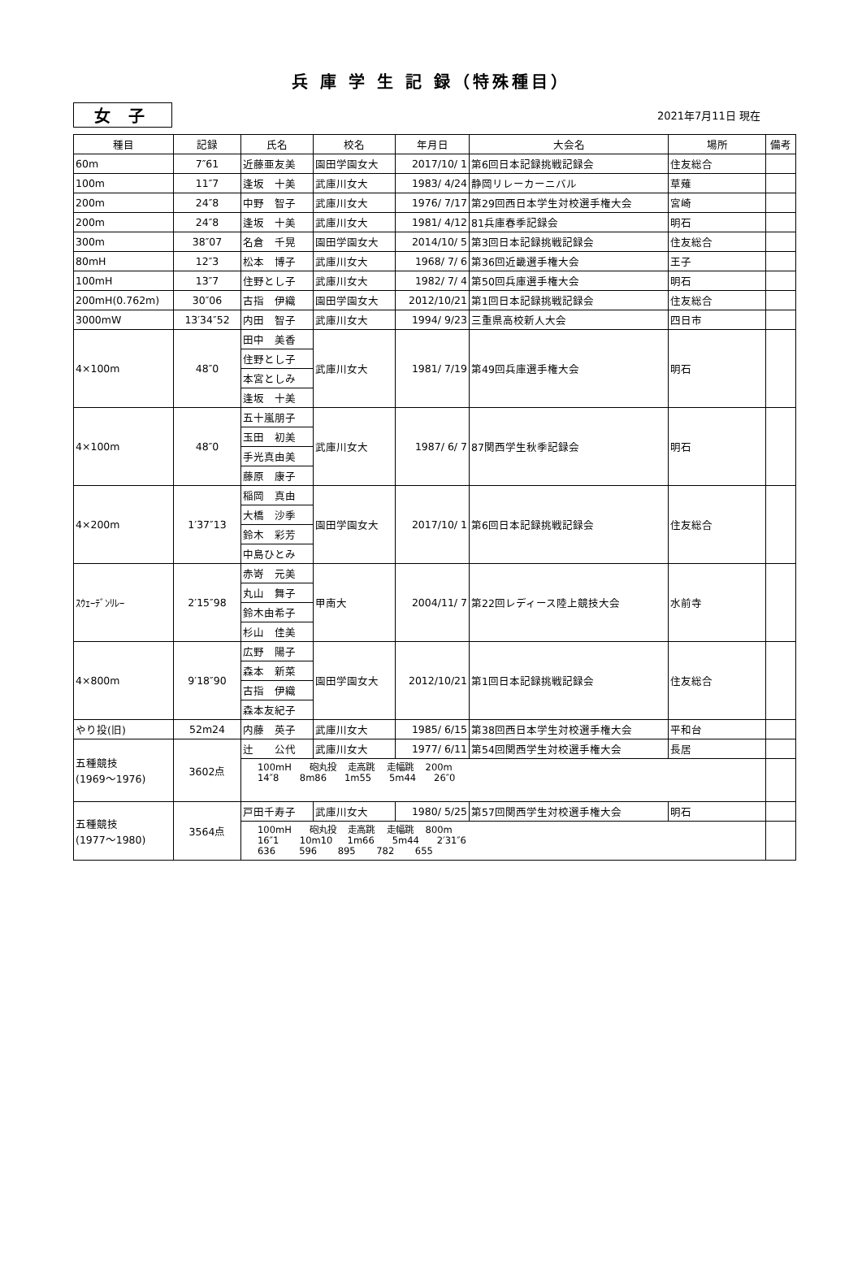兵 庫 学 生 記 録（特殊種目）
女 子
2021年7月11日 現在
| 種目 | 記録 | 氏名 | 校名 | 年月日 | 大会名 | 場所 | 備考 |
| --- | --- | --- | --- | --- | --- | --- | --- |
| 60m | 7″61 | 近藤亜友美 | 園田学園女大 | 2017/10/ 1 | 第6回日本記録挑戦記録会 | 住友総合 | |
| 100m | 11″7 | 逢坂 十美 | 武庫川女大 | 1983/ 4/24 | 静岡リレーカーニバル | 草薙 | |
| 200m | 24″8 | 中野 智子 | 武庫川女大 | 1976/ 7/17 | 第29回西日本学生対校選手権大会 | 宮崎 | |
| 200m | 24″8 | 逢坂 十美 | 武庫川女大 | 1981/ 4/12 | 81兵庫春季記録会 | 明石 | |
| 300m | 38″07 | 名倉 千晃 | 園田学園女大 | 2014/10/ 5 | 第3回日本記録挑戦記録会 | 住友総合 | |
| 80mH | 12″3 | 松本 博子 | 武庫川女大 | 1968/ 7/ 6 | 第36回近畿選手権大会 | 王子 | |
| 100mH | 13″7 | 住野とし子 | 武庫川女大 | 1982/ 7/ 4 | 第50回兵庫選手権大会 | 明石 | |
| 200mH(0.762m) | 30″06 | 古指 伊織 | 園田学園女大 | 2012/10/21 | 第1回日本記録挑戦記録会 | 住友総合 | |
| 3000mW | 13′34″52 | 内田 智子 | 武庫川女大 | 1994/ 9/23 | 三重県高校新人大会 | 四日市 | |
| 4×100m | 48″0 | 田中 美香 | 武庫川女大 | 1981/ 7/19 | 第49回兵庫選手権大会 | 明石 | |
| | | 住野とし子 | | | | | |
| | | 本宮としみ | | | | | |
| | | 逢坂 十美 | | | | | |
| 4×100m | 48″0 | 五十嵐朋子 | 武庫川女大 | 1987/ 6/ 7 | 87関西学生秋季記録会 | 明石 | |
| | | 玉田 初美 | | | | | |
| | | 手光真由美 | | | | | |
| | | 藤原 康子 | | | | | |
| 4×200m | 1′37″13 | 稲岡 真由 | 園田学園女大 | 2017/10/ 1 | 第6回日本記録挑戦記録会 | 住友総合 | |
| | | 大橋 沙季 | | | | | |
| | | 鈴木 彩芳 | | | | | |
| | | 中島ひとみ | | | | | |
| ｽｳｪｰﾃﾞﾝﾘﾚｰ | 2′15″98 | 赤嵜 元美 | 甲南大 | 2004/11/ 7 | 第22回レディース陸上競技大会 | 水前寺 | |
| | | 丸山 舞子 | | | | | |
| | | 鈴木由希子 | | | | | |
| | | 杉山 佳美 | | | | | |
| 4×800m | 9′18″90 | 広野 陽子 | 園田学園女大 | 2012/10/21 | 第1回日本記録挑戦記録会 | 住友総合 | |
| | | 森本 新菜 | | | | | |
| | | 古指 伊織 | | | | | |
| | | 森本友紀子 | | | | | |
| やり投(旧) | 52m24 | 内藤 英子 | 武庫川女大 | 1985/ 6/15 | 第38回西日本学生対校選手権大会 | 平和台 | |
| 五種競技 (1969～1976) | 3602点 | 辻 公代 | 武庫川女大 | 1977/ 6/11 | 第54回関西学生対校選手権大会 | 長居 | |
| | | 100mH 砲丸投 走高跳 走幅跳 200m 14″8 8m86 1m55 5m44 26″0 | | | | | |
| 五種競技 (1977～1980) | 3564点 | 戸田千寿子 | 武庫川女大 | 1980/ 5/25 | 第57回関西学生対校選手権大会 | 明石 | |
| | | 100mH 砲丸投 走高跳 走幅跳 800m 16″1 10m10 1m66 5m44 2′31″6 636 596 895 782 655 | | | | | |